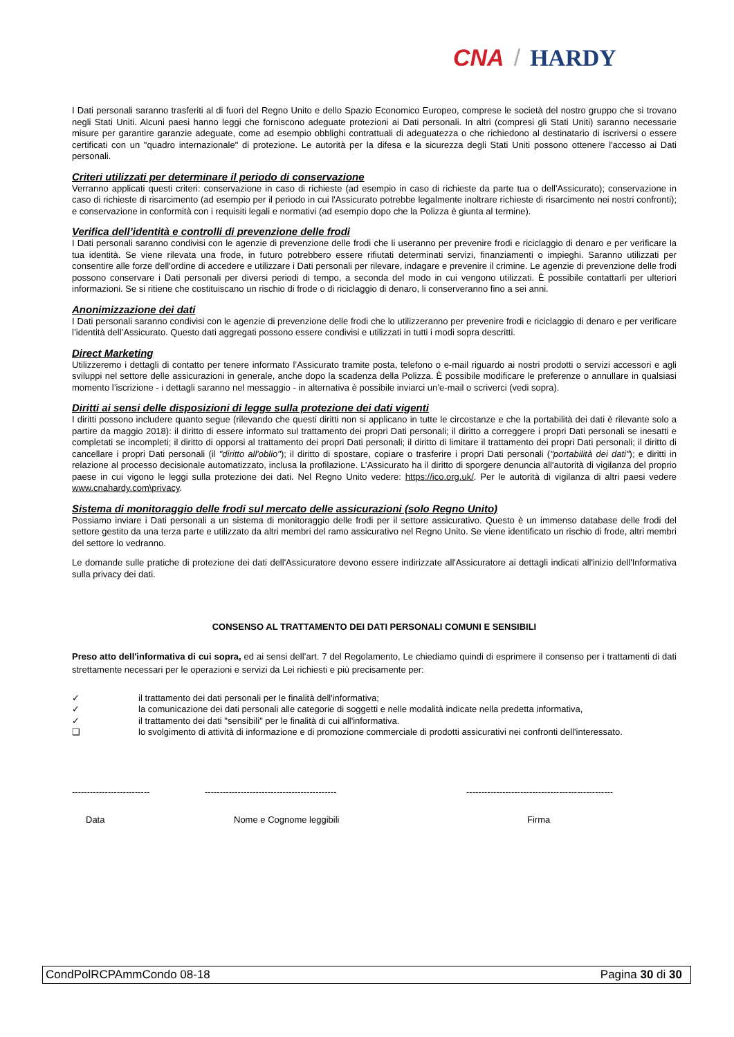CNA / HARDY
I Dati personali saranno trasferiti al di fuori del Regno Unito e dello Spazio Economico Europeo, comprese le società del nostro gruppo che si trovano negli Stati Uniti. Alcuni paesi hanno leggi che forniscono adeguate protezioni ai Dati personali. In altri (compresi gli Stati Uniti) saranno necessarie misure per garantire garanzie adeguate, come ad esempio obblighi contrattuali di adeguatezza o che richiedono al destinatario di iscriversi o essere certificati con un "quadro internazionale" di protezione. Le autorità per la difesa e la sicurezza degli Stati Uniti possono ottenere l'accesso ai Dati personali.
Criteri utilizzati per determinare il periodo di conservazione
Verranno applicati questi criteri: conservazione in caso di richieste (ad esempio in caso di richieste da parte tua o dell'Assicurato); conservazione in caso di richieste di risarcimento (ad esempio per il periodo in cui l'Assicurato potrebbe legalmente inoltrare richieste di risarcimento nei nostri confronti); e conservazione in conformità con i requisiti legali e normativi (ad esempio dopo che la Polizza è giunta al termine).
Verifica dell’identità e controlli di prevenzione delle frodi
I Dati personali saranno condivisi con le agenzie di prevenzione delle frodi che li useranno per prevenire frodi e riciclaggio di denaro e per verificare la tua identità. Se viene rilevata una frode, in futuro potrebbero essere rifiutati determinati servizi, finanziamenti o impieghi. Saranno utilizzati per consentire alle forze dell'ordine di accedere e utilizzare i Dati personali per rilevare, indagare e prevenire il crimine. Le agenzie di prevenzione delle frodi possono conservare i Dati personali per diversi periodi di tempo, a seconda del modo in cui vengono utilizzati. È possibile contattarli per ulteriori informazioni. Se si ritiene che costituiscano un rischio di frode o di riciclaggio di denaro, li conserveranno fino a sei anni.
Anonimizzazione dei dati
I Dati personali saranno condivisi con le agenzie di prevenzione delle frodi che lo utilizzeranno per prevenire frodi e riciclaggio di denaro e per verificare l’identità dell’Assicurato. Questo dati aggregati possono essere condivisi e utilizzati in tutti i modi sopra descritti.
Direct Marketing
Utilizzeremo i dettagli di contatto per tenere informato l’Assicurato tramite posta, telefono o e-mail riguardo ai nostri prodotti o servizi accessori e agli sviluppi nel settore delle assicurazioni in generale, anche dopo la scadenza della Polizza. È possibile modificare le preferenze o annullare in qualsiasi momento l’iscrizione - i dettagli saranno nel messaggio - in alternativa è possibile inviarci un’e-mail o scriverci (vedi sopra).
Diritti ai sensi delle disposizioni di legge sulla protezione dei dati vigenti
I diritti possono includere quanto segue (rilevando che questi diritti non si applicano in tutte le circostanze e che la portabilità dei dati è rilevante solo a partire da maggio 2018): il diritto di essere informato sul trattamento dei propri Dati personali; il diritto a correggere i propri Dati personali se inesatti e completati se incompleti; il diritto di opporsi al trattamento dei propri Dati personali; il diritto di limitare il trattamento dei propri Dati personali; il diritto di cancellare i propri Dati personali (il "diritto all'oblio"); il diritto di spostare, copiare o trasferire i propri Dati personali ("portabilità dei dati"); e diritti in relazione al processo decisionale automatizzato, inclusa la profilazione. L’Assicurato ha il diritto di sporgere denuncia all'autorità di vigilanza del proprio paese in cui vigono le leggi sulla protezione dei dati. Nel Regno Unito vedere: https://ico.org.uk/. Per le autorità di vigilanza di altri paesi vedere www.cnahardy.com\privacy.
Sistema di monitoraggio delle frodi sul mercato delle assicurazioni (solo Regno Unito)
Possiamo inviare i Dati personali a un sistema di monitoraggio delle frodi per il settore assicurativo. Questo è un immenso database delle frodi del settore gestito da una terza parte e utilizzato da altri membri del ramo assicurativo nel Regno Unito. Se viene identificato un rischio di frode, altri membri del settore lo vedranno.
Le domande sulle pratiche di protezione dei dati dell'Assicuratore devono essere indirizzate all'Assicuratore ai dettagli indicati all'inizio dell'Informativa sulla privacy dei dati.
CONSENSO AL TRATTAMENTO DEI DATI PERSONALI COMUNI E SENSIBILI
Preso atto dell'informativa di cui sopra, ed ai sensi dell’art. 7 del Regolamento, Le chiediamo quindi di esprimere il consenso per i trattamenti di dati strettamente necessari per le operazioni e servizi da Lei richiesti e più precisamente per:
✓ il trattamento dei dati personali per le finalità dell'informativa;
✓ la comunicazione dei dati personali alle categorie di soggetti e nelle modalità indicate nella predetta informativa,
✓ il trattamento dei dati "sensibili" per le finalità di cui all'informativa.
❑ lo svolgimento di attività di informazione e di promozione commerciale di prodotti assicurativi nei confronti dell'interessato.
-------------------------- -------------------------------------------- -------------------------------------------------
Data Nome e Cognome leggibili Firma
CondPolRCPAmmCondo 08-18 Pagina 30 di 30